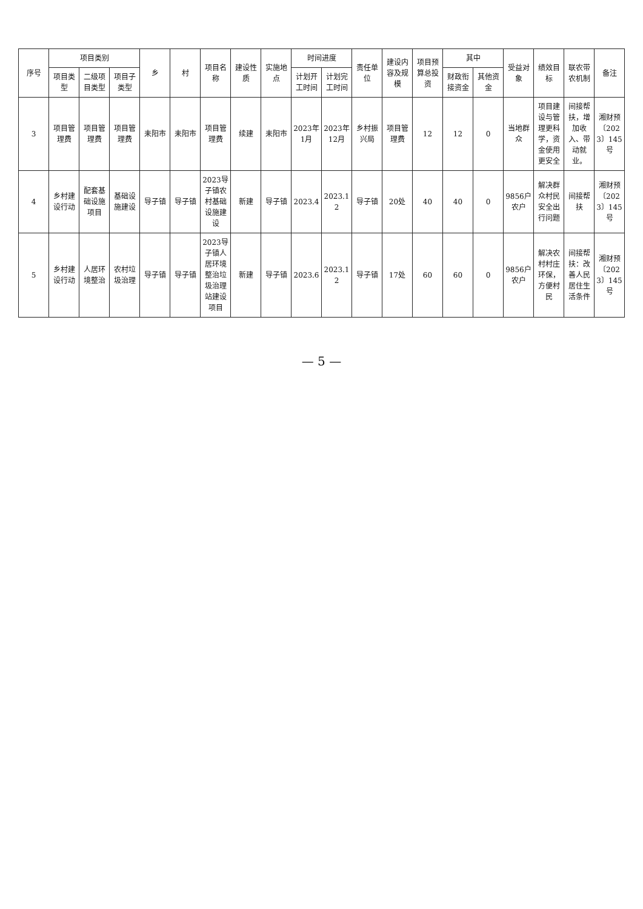| 序号 | 项目类别 | | | 乡 | 村 | 项目名称 | 建设性质 | 实施地点 | 时间进度 | | 责任单位 | 建设内容及规模 | 项目预算总投资 | 其中 | | 受益对象 | 绩效目标 | 联农带农机制 | 备注 |
| --- | --- | --- | --- | --- | --- | --- | --- | --- | --- | --- | --- | --- | --- | --- | --- | --- | --- | --- | --- |
| | 项目类型 | 二级项目类型 | 项目子类型 | | | | | | 计划开工时间 | 计划完工时间 | | | | 财政衔接资金 | 其他资金 | | | | |
| 3 | 项目管理费 | 项目管理费 | 项目管理费 | 耒阳市 | 耒阳市 | 项目管理费 | 续建 | 耒阳市 | 2023年1月 | 2023年12月 | 乡村振兴局 | 项目管理费 | 12 | 12 | 0 | 当地群众 | 项目建设与管理更科学，资金使用更安全 | 间接帮扶，增加收入、带动就业。 | 湘财预〔2023〕145号 |
| 4 | 乡村建设行动 | 配套基础设施项目 | 基础设施建设 | 导子镇 | 导子镇 | 2023导子镇农村基础设施建设 | 新建 | 导子镇 | 2023.4 | 2023.12 | 导子镇 | 20处 | 40 | 40 | 0 | 9856户农户 | 解决群众村民安全出行问题 | 间接帮扶 | 湘财预〔2023〕145号 |
| 5 | 乡村建设行动 | 人居环境整治 | 农村垃圾治理 | 导子镇 | 导子镇 | 2023导子镇人居环境整治垃圾治理站建设项目 | 新建 | 导子镇 | 2023.6 | 2023.12 | 导子镇 | 17处 | 60 | 60 | 0 | 9856户农户 | 解决农村村庄环保，方便村民 | 间接帮扶：改善人民居住生活条件 | 湘财预〔2023〕145号 |
— 5 —